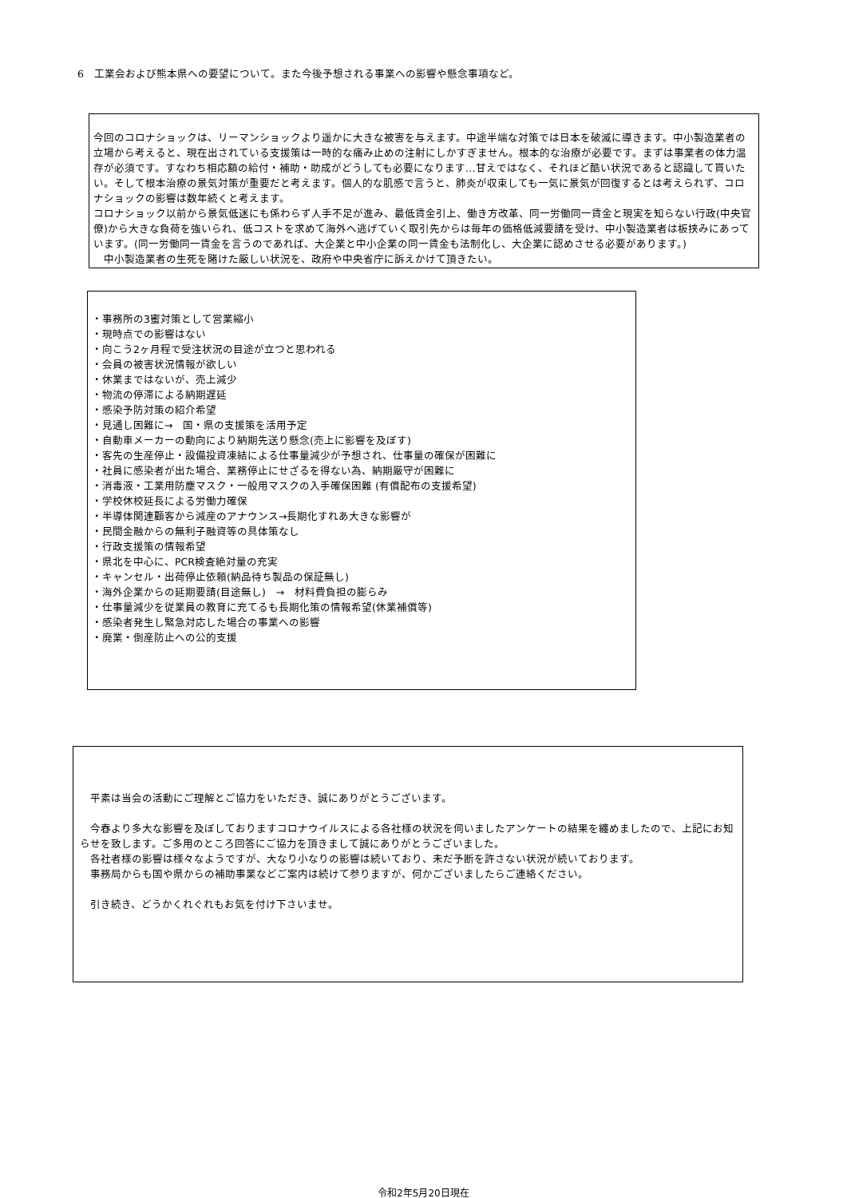6　工業会および熊本県への要望について。また今後予想される事業への影響や懸念事項など。
今回のコロナショックは、リーマンショックより遥かに大きな被害を与えます。中途半端な対策では日本を破滅に導きます。中小製造業者の立場から考えると、現在出されている支援策は一時的な痛み止めの注射にしかすぎません。根本的な治療が必要です。まずは事業者の体力温存が必須です。すなわち相応額の給付・補助・助成がどうしても必要になります…甘えではなく、それほど酷い状況であると認識して貰いたい。そして根本治療の景気対策が重要だと考えます。個人的な肌感で言うと、肺炎が収束しても一気に景気が回復するとは考えられず、コロナショックの影響は数年続くと考えます。
コロナショック以前から景気低迷にも係わらず人手不足が進み、最低賃金引上、働き方改革、同一労働同一賃金と現実を知らない行政(中央官僚)から大きな負荷を強いられ、低コストを求めて海外へ逃げていく取引先からは毎年の価格低減要請を受け、中小製造業者は板挟みにあっています。(同一労働同一賃金を言うのであれば、大企業と中小企業の同一賃金も法制化し、大企業に認めさせる必要があります。)
　中小製造業者の生死を賭けた厳しい状況を、政府や中央省庁に訴えかけて頂きたい。
・事務所の3蜜対策として営業縮小
・現時点での影響はない
・向こう2ヶ月程で受注状況の目途が立つと思われる
・会員の被害状況情報が欲しい
・休業まではないが、売上減少
・物流の停滞による納期遅延
・感染予防対策の紹介希望
・見通し困難に→　国・県の支援策を活用予定
・自動車メーカーの動向により納期先送り懸念(売上に影響を及ぼす)
・客先の生産停止・設備投資凍結による仕事量減少が予想され、仕事量の確保が困難に
・社員に感染者が出た場合、業務停止にせざるを得ない為、納期厳守が困難に
・消毒液・工業用防塵マスク・一般用マスクの入手確保困難 (有償配布の支援希望)
・学校休校延長による労働力確保
・半導体関連顧客から減産のアナウンス→長期化すれあ大きな影響が
・民間金融からの無利子融資等の具体策なし
・行政支援策の情報希望
・県北を中心に、PCR検査絶対量の充実
・キャンセル・出荷停止依頼(納品待ち製品の保証無し)
・海外企業からの延期要請(目途無し)　→　材料費負担の膨らみ
・仕事量減少を従業員の教育に充てるも長期化策の情報希望(休業補償等)
・感染者発生し緊急対応した場合の事業への影響
・廃業・倒産防止への公的支援
　平素は当会の活動にご理解とご協力をいただき、誠にありがとうございます。
　今春より多大な影響を及ぼしておりますコロナウイルスによる各社様の状況を伺いましたアンケートの結果を纏めましたので、上記にお知らせを致します。ご多用のところ回答にご協力を頂きまして誠にありがとうございました。
　各社者様の影響は様々なようですが、大なり小なりの影響は続いており、未だ予断を許さない状況が続いております。
　事務局からも国や県からの補助事業などご案内は続けて参りますが、何かございましたらご連絡ください。
　引き続き、どうかくれぐれもお気を付け下さいませ。
令和2年5月20日現在